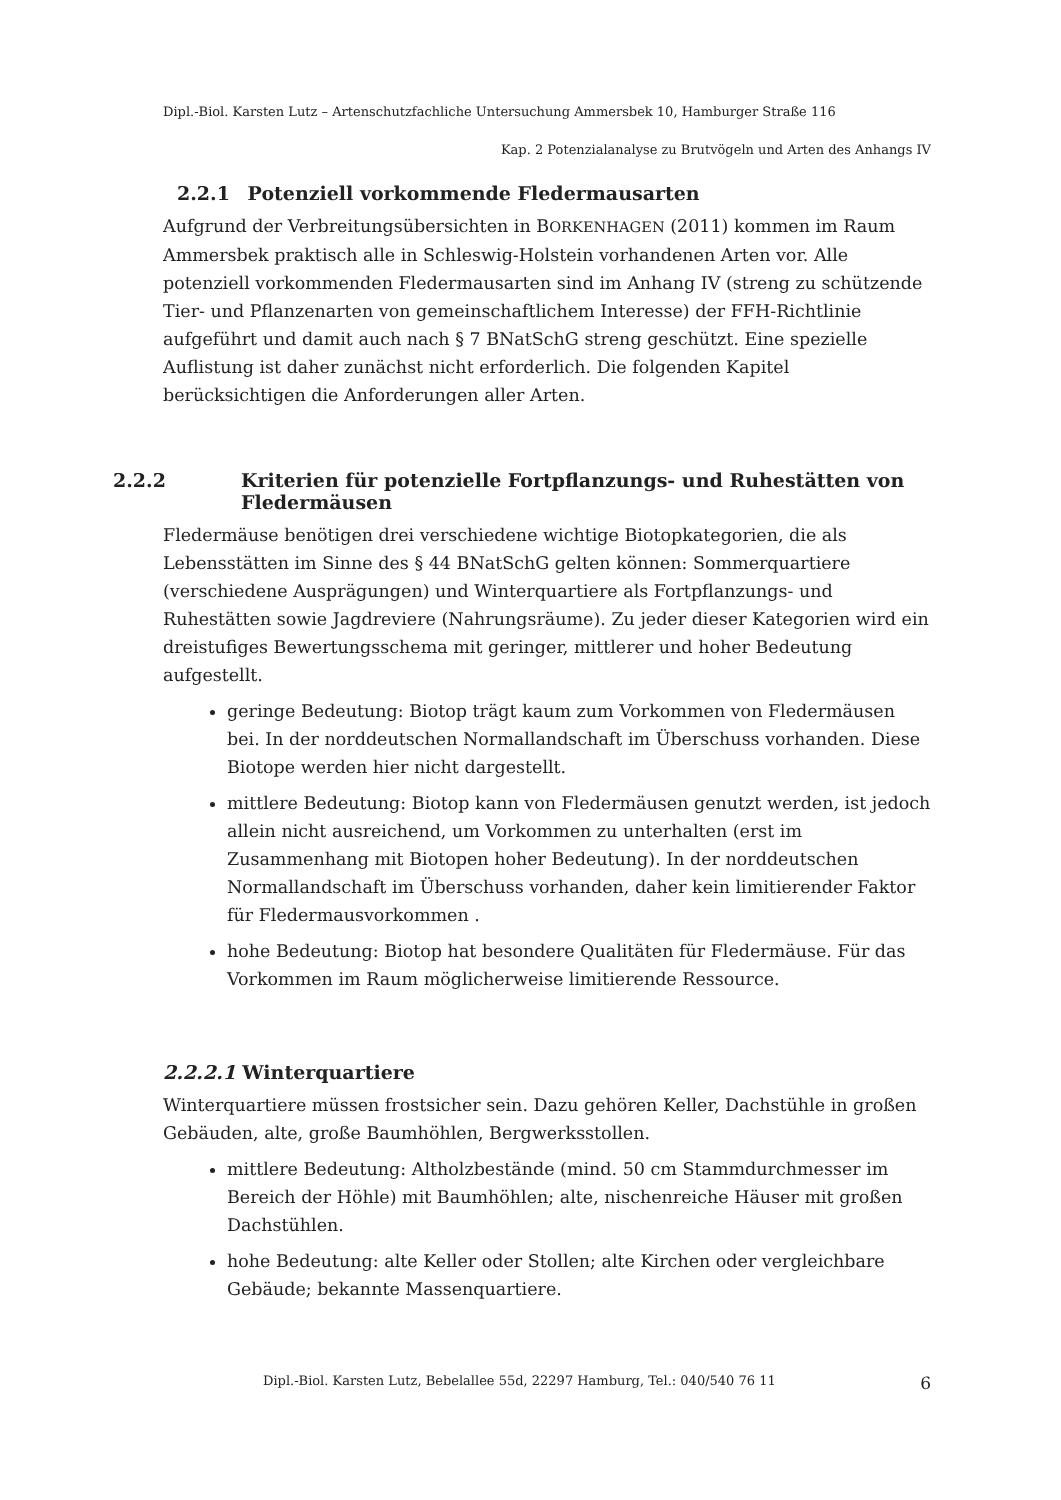Dipl.-Biol. Karsten Lutz – Artenschutzfachliche Untersuchung Ammersbek 10, Hamburger Straße 116
Kap. 2 Potenzialanalyse zu Brutvögeln und Arten des Anhangs IV
2.2.1 Potenziell vorkommende Fledermausarten
Aufgrund der Verbreitungsübersichten in BORKENHAGEN (2011) kommen im Raum Ammersbek praktisch alle in Schleswig-Holstein vorhandenen Arten vor. Alle potenziell vorkommenden Fledermausarten sind im Anhang IV (streng zu schützende Tier- und Pflanzenarten von gemeinschaftlichem Interesse) der FFH-Richtlinie aufgeführt und damit auch nach § 7 BNatSchG streng geschützt. Eine spezielle Auflistung ist daher zunächst nicht erforderlich. Die folgenden Kapitel berücksichtigen die Anforderungen aller Arten.
2.2.2 Kriterien für potenzielle Fortpflanzungs- und Ruhestätten von Fledermäusen
Fledermäuse benötigen drei verschiedene wichtige Biotopkategorien, die als Lebensstätten im Sinne des § 44 BNatSchG gelten können: Sommerquartiere (verschiedene Ausprägungen) und Winterquartiere als Fortpflanzungs- und Ruhestätten sowie Jagdreviere (Nahrungsräume). Zu jeder dieser Kategorien wird ein dreistufiges Bewertungsschema mit geringer, mittlerer und hoher Bedeutung aufgestellt.
geringe Bedeutung: Biotop trägt kaum zum Vorkommen von Fledermäusen bei. In der norddeutschen Normallandschaft im Überschuss vorhanden. Diese Biotope werden hier nicht dargestellt.
mittlere Bedeutung: Biotop kann von Fledermäusen genutzt werden, ist jedoch allein nicht ausreichend, um Vorkommen zu unterhalten (erst im Zusammenhang mit Biotopen hoher Bedeutung). In der norddeutschen Normallandschaft im Überschuss vorhanden, daher kein limitierender Faktor für Fledermausvorkommen .
hohe Bedeutung: Biotop hat besondere Qualitäten für Fledermäuse. Für das Vorkommen im Raum möglicherweise limitierende Ressource.
2.2.2.1 Winterquartiere
Winterquartiere müssen frostsicher sein. Dazu gehören Keller, Dachstühle in großen Gebäuden, alte, große Baumhöhlen, Bergwerksstollen.
mittlere Bedeutung: Altholzbestände (mind. 50 cm Stammdurchmesser im Bereich der Höhle) mit Baumhöhlen; alte, nischenreiche Häuser mit großen Dachstühlen.
hohe Bedeutung: alte Keller oder Stollen; alte Kirchen oder vergleichbare Gebäude; bekannte Massenquartiere.
Dipl.-Biol. Karsten Lutz, Bebelallee 55d, 22297 Hamburg, Tel.: 040/540 76 11 6